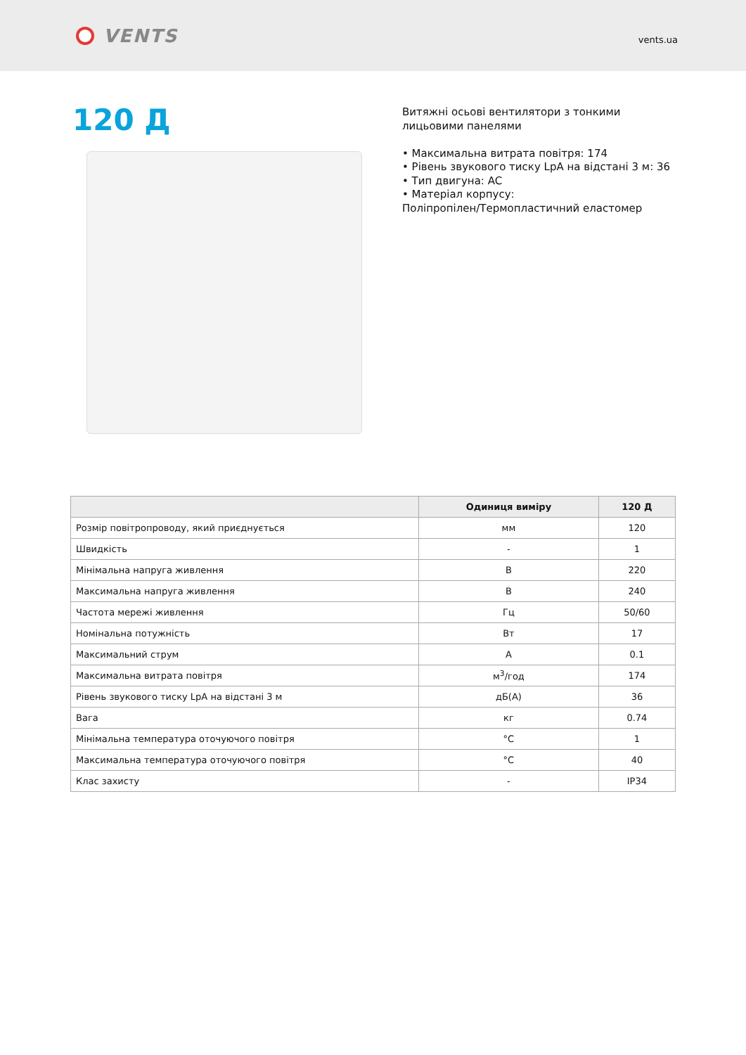VENTS
vents.ua
120 Д
Витяжні осьові вентилятори з тонкими
лицьовими панелями
• Максимальна витрата повітря: 174
• Рівень звукового тиску LpA на відстані 3 м: 36
• Тип двигуна: AC
• Матеріал корпусу:
Поліпропілен/Термопластичний еластомер
| | Одиниця виміру | 120 Д |
| --- | --- | --- |
| Розмір повітропроводу, який приєднується | мм | 120 |
| Швидкість | - | 1 |
| Мінімальна напруга живлення | В | 220 |
| Максимальна напруга живлення | В | 240 |
| Частота мережі живлення | Гц | 50/60 |
| Номінальна потужність | Вт | 17 |
| Максимальний струм | А | 0.1 |
| Максимальна витрата повітря | м<sup>3</sup>/год | 174 |
| Рівень звукового тиску LpA на відстані 3 м | дБ(А) | 36 |
| Вага | кг | 0.74 |
| Мінімальна температура оточуючого повітря | °C | 1 |
| Максимальна температура оточуючого повітря | °C | 40 |
| Клас захисту | - | IP34 |